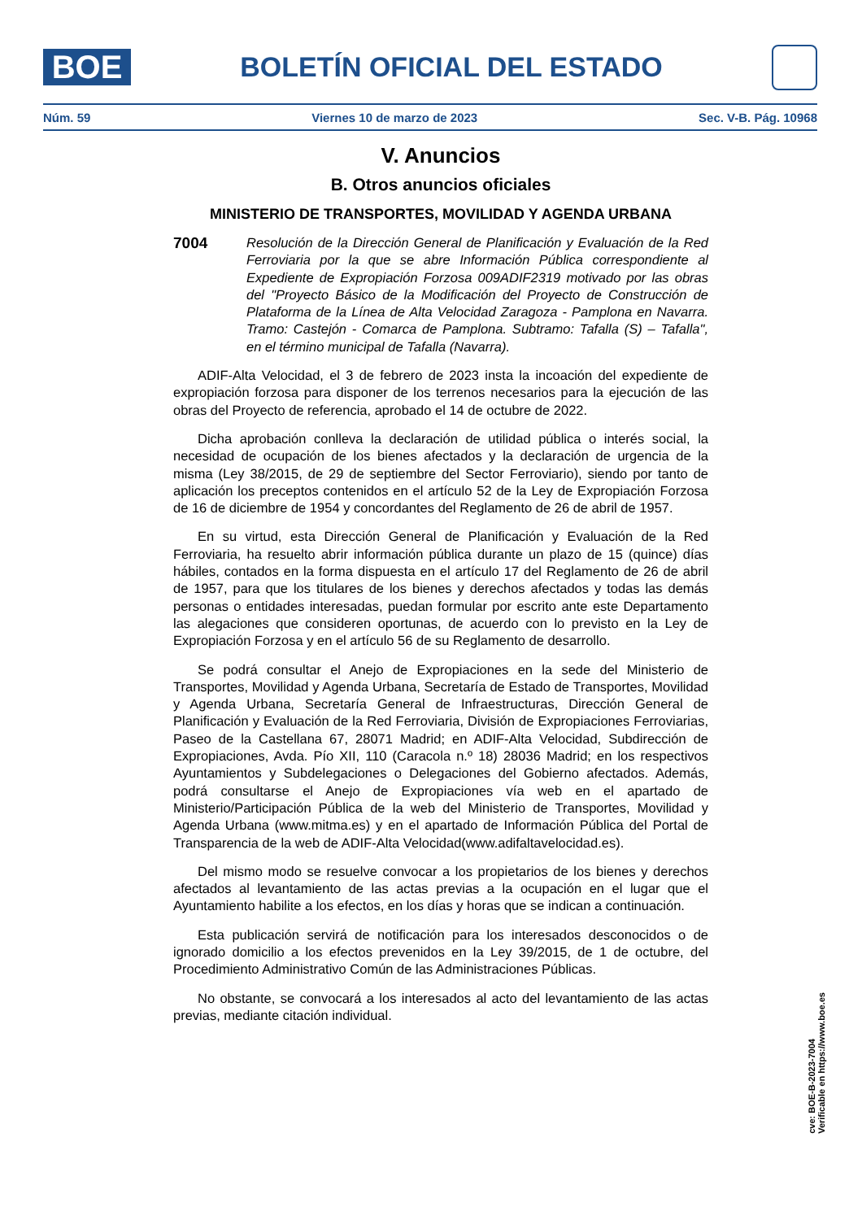BOE
BOLETÍN OFICIAL DEL ESTADO
Núm. 59 Viernes 10 de marzo de 2023 Sec. V-B. Pág. 10968
V. Anuncios
B. Otros anuncios oficiales
MINISTERIO DE TRANSPORTES, MOVILIDAD Y AGENDA URBANA
7004
Resolución de la Dirección General de Planificación y Evaluación de la Red Ferroviaria por la que se abre Información Pública correspondiente al Expediente de Expropiación Forzosa 009ADIF2319 motivado por las obras del "Proyecto Básico de la Modificación del Proyecto de Construcción de Plataforma de la Línea de Alta Velocidad Zaragoza - Pamplona en Navarra. Tramo: Castejón - Comarca de Pamplona. Subtramo: Tafalla (S) – Tafalla", en el término municipal de Tafalla (Navarra).
ADIF-Alta Velocidad, el 3 de febrero de 2023 insta la incoación del expediente de expropiación forzosa para disponer de los terrenos necesarios para la ejecución de las obras del Proyecto de referencia, aprobado el 14 de octubre de 2022.
Dicha aprobación conlleva la declaración de utilidad pública o interés social, la necesidad de ocupación de los bienes afectados y la declaración de urgencia de la misma (Ley 38/2015, de 29 de septiembre del Sector Ferroviario), siendo por tanto de aplicación los preceptos contenidos en el artículo 52 de la Ley de Expropiación Forzosa de 16 de diciembre de 1954 y concordantes del Reglamento de 26 de abril de 1957.
En su virtud, esta Dirección General de Planificación y Evaluación de la Red Ferroviaria, ha resuelto abrir información pública durante un plazo de 15 (quince) días hábiles, contados en la forma dispuesta en el artículo 17 del Reglamento de 26 de abril de 1957, para que los titulares de los bienes y derechos afectados y todas las demás personas o entidades interesadas, puedan formular por escrito ante este Departamento las alegaciones que consideren oportunas, de acuerdo con lo previsto en la Ley de Expropiación Forzosa y en el artículo 56 de su Reglamento de desarrollo.
Se podrá consultar el Anejo de Expropiaciones en la sede del Ministerio de Transportes, Movilidad y Agenda Urbana, Secretaría de Estado de Transportes, Movilidad y Agenda Urbana, Secretaría General de Infraestructuras, Dirección General de Planificación y Evaluación de la Red Ferroviaria, División de Expropiaciones Ferroviarias, Paseo de la Castellana 67, 28071 Madrid; en ADIF-Alta Velocidad, Subdirección de Expropiaciones, Avda. Pío XII, 110 (Caracola n.º 18) 28036 Madrid; en los respectivos Ayuntamientos y Subdelegaciones o Delegaciones del Gobierno afectados. Además, podrá consultarse el Anejo de Expropiaciones vía web en el apartado de Ministerio/Participación Pública de la web del Ministerio de Transportes, Movilidad y Agenda Urbana (www.mitma.es) y en el apartado de Información Pública del Portal de Transparencia de la web de ADIF-Alta Velocidad(www.adifaltavelocidad.es).
Del mismo modo se resuelve convocar a los propietarios de los bienes y derechos afectados al levantamiento de las actas previas a la ocupación en el lugar que el Ayuntamiento habilite a los efectos, en los días y horas que se indican a continuación.
Esta publicación servirá de notificación para los interesados desconocidos o de ignorado domicilio a los efectos prevenidos en la Ley 39/2015, de 1 de octubre, del Procedimiento Administrativo Común de las Administraciones Públicas.
No obstante, se convocará a los interesados al acto del levantamiento de las actas previas, mediante citación individual.
cve: BOE-B-2023-7004
Verificable en https://www.boe.es